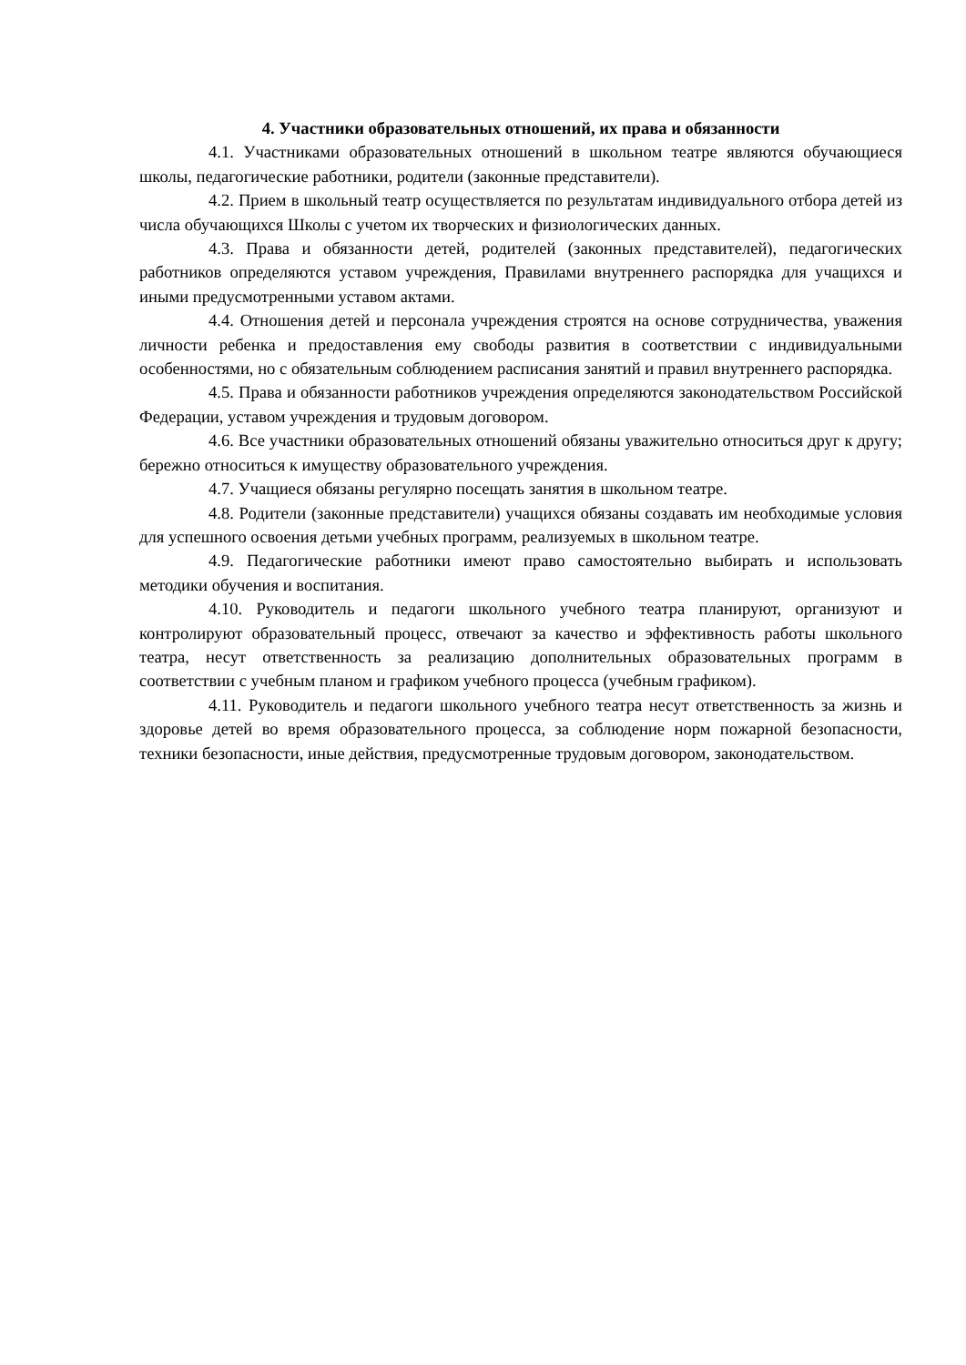4. Участники образовательных отношений, их права и обязанности
4.1. Участниками образовательных отношений в школьном театре являются обучающиеся школы, педагогические работники, родители (законные представители).
4.2. Прием в школьный театр осуществляется по результатам индивидуального отбора детей из числа обучающихся Школы с учетом их творческих и физиологических данных.
4.3. Права и обязанности детей, родителей (законных представителей), педагогических работников определяются уставом учреждения, Правилами внутреннего распорядка для учащихся и иными предусмотренными уставом актами.
4.4. Отношения детей и персонала учреждения строятся на основе сотрудничества, уважения личности ребенка и предоставления ему свободы развития в соответствии с индивидуальными особенностями, но с обязательным соблюдением расписания занятий и правил внутреннего распорядка.
4.5. Права и обязанности работников учреждения определяются законодательством Российской Федерации, уставом учреждения и трудовым договором.
4.6. Все участники образовательных отношений обязаны уважительно относиться друг к другу; бережно относиться к имуществу образовательного учреждения.
4.7. Учащиеся обязаны регулярно посещать занятия в школьном театре.
4.8. Родители (законные представители) учащихся обязаны создавать им необходимые условия для успешного освоения детьми учебных программ, реализуемых в школьном театре.
4.9. Педагогические работники имеют право самостоятельно выбирать и использовать методики обучения и воспитания.
4.10. Руководитель и педагоги школьного учебного театра планируют, организуют и контролируют образовательный процесс, отвечают за качество и эффективность работы школьного театра, несут ответственность за реализацию дополнительных образовательных программ в соответствии с учебным планом и графиком учебного процесса (учебным графиком).
4.11. Руководитель и педагоги школьного учебного театра несут ответственность за жизнь и здоровье детей во время образовательного процесса, за соблюдение норм пожарной безопасности, техники безопасности, иные действия, предусмотренные трудовым договором, законодательством.